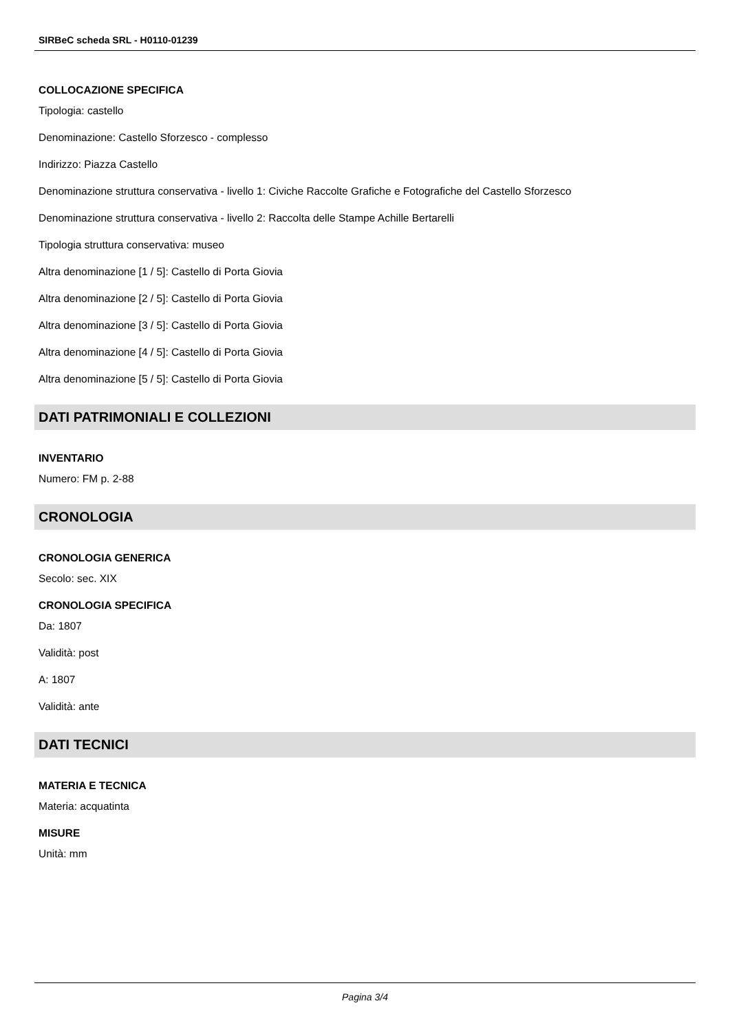SIRBeC scheda SRL - H0110-01239
COLLOCAZIONE SPECIFICA
Tipologia: castello
Denominazione: Castello Sforzesco - complesso
Indirizzo: Piazza Castello
Denominazione struttura conservativa - livello 1: Civiche Raccolte Grafiche e Fotografiche del Castello Sforzesco
Denominazione struttura conservativa - livello 2: Raccolta delle Stampe Achille Bertarelli
Tipologia struttura conservativa: museo
Altra denominazione [1 / 5]: Castello di Porta Giovia
Altra denominazione [2 / 5]: Castello di Porta Giovia
Altra denominazione [3 / 5]: Castello di Porta Giovia
Altra denominazione [4 / 5]: Castello di Porta Giovia
Altra denominazione [5 / 5]: Castello di Porta Giovia
DATI PATRIMONIALI E COLLEZIONI
INVENTARIO
Numero: FM p. 2-88
CRONOLOGIA
CRONOLOGIA GENERICA
Secolo: sec. XIX
CRONOLOGIA SPECIFICA
Da: 1807
Validità: post
A: 1807
Validità: ante
DATI TECNICI
MATERIA E TECNICA
Materia: acquatinta
MISURE
Unità: mm
Pagina 3/4